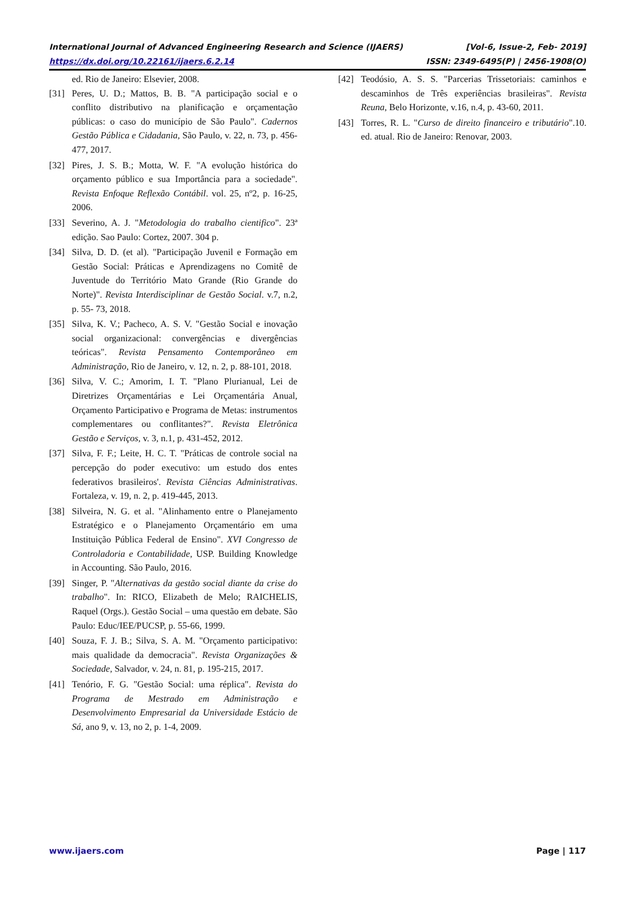International Journal of Advanced Engineering Research and Science (IJAERS) [Vol-6, Issue-2, Feb- 2019]
https://dx.doi.org/10.22161/ijaers.6.2.14 ISSN: 2349-6495(P) | 2456-1908(O)
ed. Rio de Janeiro: Elsevier, 2008.
[31] Peres, U. D.; Mattos, B. B. "A participação social e o conflito distributivo na planificação e orçamentação públicas: o caso do município de São Paulo". Cadernos Gestão Pública e Cidadania, São Paulo, v. 22, n. 73, p. 456-477, 2017.
[32] Pires, J. S. B.; Motta, W. F. "A evolução histórica do orçamento público e sua Importância para a sociedade". Revista Enfoque Reflexão Contábil. vol. 25, nº2, p. 16-25, 2006.
[33] Severino, A. J. "Metodologia do trabalho cientifico". 23ª edição. Sao Paulo: Cortez, 2007. 304 p.
[34] Silva, D. D. (et al). "Participação Juvenil e Formação em Gestão Social: Práticas e Aprendizagens no Comitê de Juventude do Território Mato Grande (Rio Grande do Norte)". Revista Interdisciplinar de Gestão Social. v.7, n.2, p. 55- 73, 2018.
[35] Silva, K. V.; Pacheco, A. S. V. "Gestão Social e inovação social organizacional: convergências e divergências teóricas". Revista Pensamento Contemporâneo em Administração, Rio de Janeiro, v. 12, n. 2, p. 88-101, 2018.
[36] Silva, V. C.; Amorim, I. T. "Plano Plurianual, Lei de Diretrizes Orçamentárias e Lei Orçamentária Anual, Orçamento Participativo e Programa de Metas: instrumentos complementares ou conflitantes?". Revista Eletrônica Gestão e Serviços, v. 3, n.1, p. 431-452, 2012.
[37] Silva, F. F.; Leite, H. C. T. "Práticas de controle social na percepção do poder executivo: um estudo dos entes federativos brasileiros'. Revista Ciências Administrativas. Fortaleza, v. 19, n. 2, p. 419-445, 2013.
[38] Silveira, N. G. et al. "Alinhamento entre o Planejamento Estratégico e o Planejamento Orçamentário em uma Instituição Pública Federal de Ensino". XVI Congresso de Controladoria e Contabilidade, USP. Building Knowledge in Accounting. São Paulo, 2016.
[39] Singer, P. "Alternativas da gestão social diante da crise do trabalho". In: RICO, Elizabeth de Melo; RAICHELIS, Raquel (Orgs.). Gestão Social – uma questão em debate. São Paulo: Educ/IEE/PUCSP, p. 55-66, 1999.
[40] Souza, F. J. B.; Silva, S. A. M. "Orçamento participativo: mais qualidade da democracia". Revista Organizações & Sociedade, Salvador, v. 24, n. 81, p. 195-215, 2017.
[41] Tenório, F. G. "Gestão Social: uma réplica". Revista do Programa de Mestrado em Administração e Desenvolvimento Empresarial da Universidade Estácio de Sá, ano 9, v. 13, no 2, p. 1-4, 2009.
[42] Teodósio, A. S. S. "Parcerias Trissetoriais: caminhos e descaminhos de Três experiências brasileiras". Revista Reuna, Belo Horizonte, v.16, n.4, p. 43-60, 2011.
[43] Torres, R. L. "Curso de direito financeiro e tributário".10. ed. atual. Rio de Janeiro: Renovar, 2003.
www.ijaers.com Page | 117